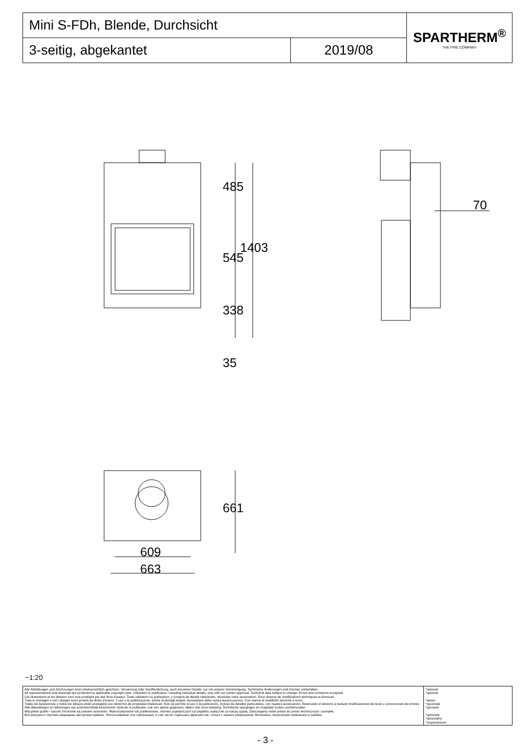| Mini S-FDh, Blende, Durchsicht | | SPARTHERM<sup>®</sup> THE FIRE COMPANY |
| 3-seitig, abgekantet | 2019/08 | |
485
545
1403
338
35
70
661
609
663
~1:20
| Alle Abbildungen und Zeichnungen sind urheberrechtlich geschützt. Verwertung oder Veröffentlichung, auch einzelner Details, nur mit unserer Genehmigung. Technische Änderungen und Irrtümer vorbehalten. All representations and drawings are protected by applicable copyright laws. Utilisation or publication, including individual details, only with our written approval. Technical data subject to change. Errors and omissions excepted. Les illustrations et les dessins sont tous protégés par des droit d'auteur. Toute utilisation ou publication, y compris de détails individuels, nécessite notre autorisation. Sous réserve de modifications techniques et d'erreurs. Tutte le immagini e tutti i disegni sono protetti da diritto d'autore. L'uso o la pubblicazione, anche di dettagli singoli, necessitano della nostra autorizzazione. Con riserva di modifiche tecniche e errori. Todas las ilustaciones y todos los dibujos están protegidos por derechos de propiedad intelectual. Solo se permite el uso o la publicación, incluso de detalles particulares, con nuestra autorización. Reservado el derecho a realizar modificaciones técnicas y correcciones de errores. Alle afbeeldingen en tekeningen zijn autersrechtelijk beschermd. Gebruik of publicatie, ook van aparte gegevens, alleen met onze toelating. Technische wijzigingen en mogelijke fouten voorbehouden. Wszystkie grafiki i rysunki chronione są prawem autorskim. Wykorzystywanie lub publikowanie, również pojedynczych szczegółów, wyłącznie za naszą zgodą. Zastrzegamy sobie prawo do zmian technicznych i pomyłek. Все рисунки и чертежи защищены авторским правом.. Использование или публикация, в том числе отдельных фрагментов, только с нашего разрешения. Возможны технические изменения и ошибки. | *optional *optional *option *opzionale *opcional *optionele *opcjonalny *опционально |
- 3 -